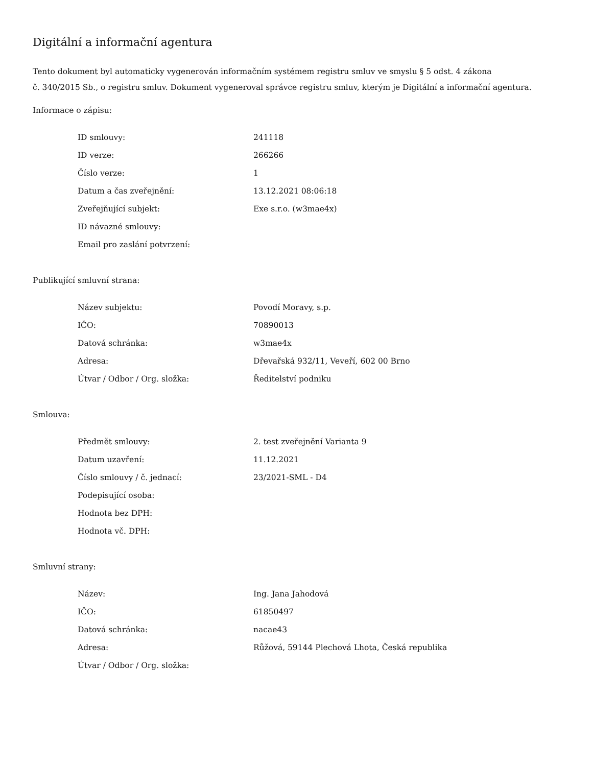Digitální a informační agentura
Tento dokument byl automaticky vygenerován informačním systémem registru smluv ve smyslu § 5 odst. 4 zákona
č. 340/2015 Sb., o registru smluv. Dokument vygeneroval správce registru smluv, kterým je Digitální a informační agentura.
Informace o zápisu:
| ID smlouvy: | 241118 |
| ID verze: | 266266 |
| Číslo verze: | 1 |
| Datum a čas zveřejnění: | 13.12.2021 08:06:18 |
| Zveřejňující subjekt: | Exe s.r.o. (w3mae4x) |
| ID návazné smlouvy: | |
| Email pro zaslání potvrzení: | |
Publikující smluvní strana:
| Název subjektu: | Povodí Moravy, s.p. |
| IČO: | 70890013 |
| Datová schránka: | w3mae4x |
| Adresa: | Dřevařská 932/11, Veveří, 602 00 Brno |
| Útvar / Odbor / Org. složka: | Ředitelství podniku |
Smlouva:
| Předmět smlouvy: | 2. test zveřejnění Varianta 9 |
| Datum uzavření: | 11.12.2021 |
| Číslo smlouvy / č. jednací: | 23/2021-SML - D4 |
| Podepisující osoba: | |
| Hodnota bez DPH: | |
| Hodnota vč. DPH: | |
Smluvní strany:
| Název: | Ing. Jana Jahodová |
| IČO: | 61850497 |
| Datová schránka: | nacae43 |
| Adresa: | Růžová, 59144 Plechová Lhota, Česká republika |
| Útvar / Odbor / Org. složka: | |